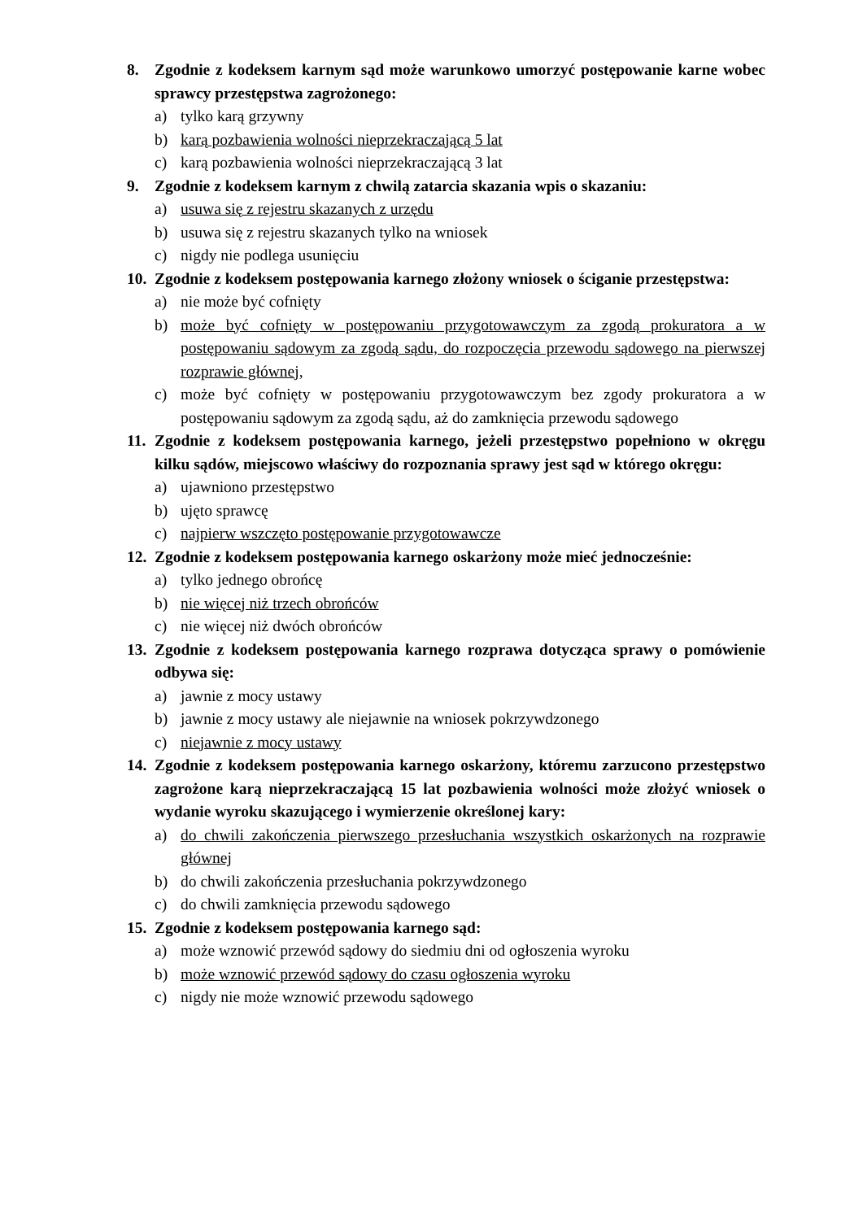8. Zgodnie z kodeksem karnym sąd może warunkowo umorzyć postępowanie karne wobec sprawcy przestępstwa zagrożonego:
a) tylko karą grzywny
b) karą pozbawienia wolności nieprzekraczającą 5 lat
c) karą pozbawienia wolności nieprzekraczającą 3 lat
9. Zgodnie z kodeksem karnym z chwilą zatarcia skazania wpis o skazaniu:
a) usuwa się z rejestru skazanych z urzędu
b) usuwa się z rejestru skazanych tylko na wniosek
c) nigdy nie podlega usunięciu
10. Zgodnie z kodeksem postępowania karnego złożony wniosek o ściganie przestępstwa:
a) nie może być cofnięty
b) może być cofnięty w postępowaniu przygotowawczym za zgodą prokuratora a w postępowaniu sądowym za zgodą sądu, do rozpoczęcia przewodu sądowego na pierwszej rozprawie głównej,
c) może być cofnięty w postępowaniu przygotowawczym bez zgody prokuratora a w postępowaniu sądowym za zgodą sądu, aż do zamknięcia przewodu sądowego
11. Zgodnie z kodeksem postępowania karnego, jeżeli przestępstwo popełniono w okręgu kilku sądów, miejscowo właściwy do rozpoznania sprawy jest sąd w którego okręgu:
a) ujawniono przestępstwo
b) ujęto sprawcę
c) najpierw wszczęto postępowanie przygotowawcze
12. Zgodnie z kodeksem postępowania karnego oskarżony może mieć jednocześnie:
a) tylko jednego obrońcę
b) nie więcej niż trzech obrońców
c) nie więcej niż dwóch obrońców
13. Zgodnie z kodeksem postępowania karnego rozprawa dotycząca sprawy o pomówienie odbywa się:
a) jawnie z mocy ustawy
b) jawnie z mocy ustawy ale niejawnie na wniosek pokrzywdzonego
c) niejawnie z mocy ustawy
14. Zgodnie z kodeksem postępowania karnego oskarżony, któremu zarzucono przestępstwo zagrożone karą nieprzekraczającą 15 lat pozbawienia wolności może złożyć wniosek o wydanie wyroku skazującego i wymierzenie określonej kary:
a) do chwili zakończenia pierwszego przesłuchania wszystkich oskarżonych na rozprawie głównej
b) do chwili zakończenia przesłuchania pokrzywdzonego
c) do chwili zamknięcia przewodu sądowego
15. Zgodnie z kodeksem postępowania karnego sąd:
a) może wznowić przewód sądowy do siedmiu dni od ogłoszenia wyroku
b) może wznowić przewód sądowy do czasu ogłoszenia wyroku
c) nigdy nie może wznowić przewodu sądowego